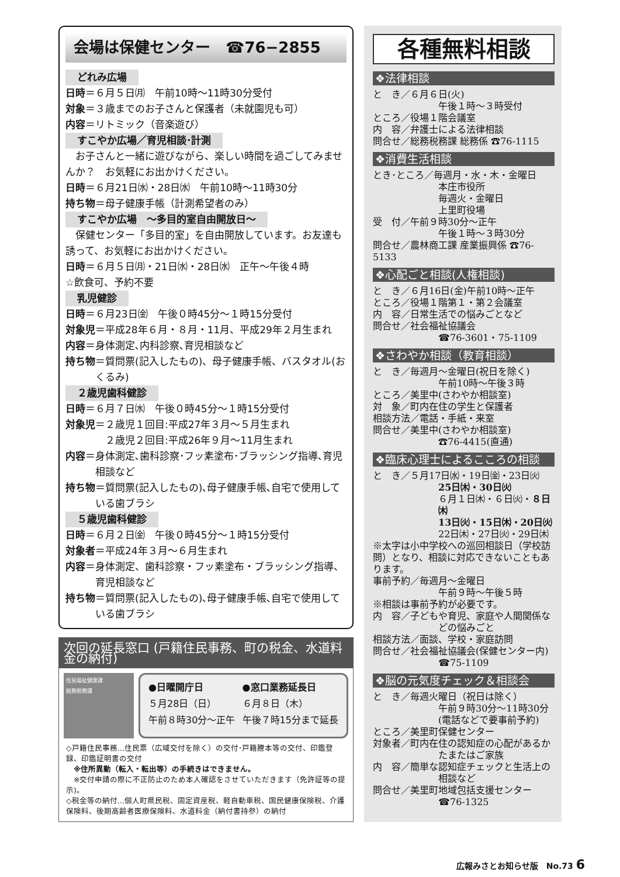会場は保健センター　☎76−2855
どれみ広場
日時＝６月５日㈪　午前10時〜11時30分受付
対象＝３歳までのお子さんと保護者（未就園児も可）
内容＝リトミック（音楽遊び）
すこやか広場／育児相談･計測
　お子さんと一緒に遊びながら、楽しい時間を過ごしてみませんか？　お気軽にお出かけください。
日時＝６月21日㈬・28日㈬　午前10時〜11時30分
持ち物＝母子健康手帳（計測希望者のみ）
すこやか広場　〜多目的室自由開放日〜
　保健センター「多目的室」を自由開放しています。お友達も誘って、お気軽にお出かけください。
日時＝６月５日㈪・21日㈬・28日㈬　正午〜午後４時
☆飲食可、予約不要
乳児健診
日時＝６月23日㈮　午後０時45分〜１時15分受付
対象児＝平成28年６月・８月・11月、平成29年２月生まれ
内容＝身体測定､内科診察､育児相談など
持ち物＝質問票(記入したもの)、母子健康手帳、バスタオル(おくるみ)
２歳児歯科健診
日時＝６月７日㈬　午後０時45分〜１時15分受付
対象児＝２歳児１回目:平成27年３月〜５月生まれ
　　　　２歳児２回目:平成26年９月〜11月生まれ
内容＝身体測定､歯科診察･フッ素塗布･ブラッシング指導､育児相談など
持ち物＝質問票(記入したもの)､母子健康手帳､自宅で使用している歯ブラシ
５歳児歯科健診
日時＝６月２日㈮　午後０時45分〜１時15分受付
対象者＝平成24年３月〜６月生まれ
内容＝身体測定、歯科診察・フッ素塗布・ブラッシング指導、育児相談など
持ち物＝質問票(記入したもの)､母子健康手帳､自宅で使用している歯ブラシ
次回の延長窓口 (戸籍住民事務、町の税金、水道料金の納付)
住民福祉健康課
総務税務課
●日曜開庁日
５月28日（日）
午前８時30分〜正午
●窓口業務延長日
６月８日（木）
午後７時15分まで延長
◇戸籍住民事務…住民票（広域交付を除く）の交付･戸籍謄本等の交付、印鑑登録、印鑑証明書の交付
　※住所異動（転入・転出等）の手続きはできません。
　※交付申請の際に不正防止のため本人確認をさせていただきます（免許証等の提示)。
◇税金等の納付…個人町県民税、固定資産税、軽自動車税、国民健康保険税、介護保険料、後期高齢者医療保険料、水道料金（納付書持参）の納付
各種無料相談
❖法律相談
と　き／６月６日(火)
午後１時〜３時受付
ところ／役場１階会議室
内　容／弁護士による法律相談
問合せ／総務税務課 総務係 ☎76-1115
❖消費生活相談
とき･ところ／毎週月・水・木・金曜日
本庄市役所
毎週火・金曜日
上里町役場
受　付／午前９時30分〜正午
午後１時〜３時30分
問合せ／農林商工課 産業振興係 ☎76-5133
❖心配ごと相談(人権相談)
と　き／６月16日(金)午前10時〜正午
ところ／役場１階第１・第２会議室
内　容／日常生活での悩みごとなど
問合せ／社会福祉協議会
☎76-3601・75-1109
❖さわやか相談（教育相談）
と　き／毎週月〜金曜日(祝日を除く)
午前10時〜午後３時
ところ／美里中(さわやか相談室)
対　象／町内在住の学生と保護者
相談方法／電話・手紙・来室
問合せ／美里中(さわやか相談室)
☎76-4415(直通)
❖臨床心理士によるこころの相談
と　き／５月17日㈬・19日㈮・23日㈫
25日㈭・30日㈫
６月１日㈭・６日㈫・８日㈭
13日㈫・15日㈭・20日㈫
22日㈭・27日㈫・29日㈭
※太字は小中学校への巡回相談日（学校訪問）となり、相談に対応できないこともあります。
事前予約／毎週月〜金曜日
午前９時〜午後５時
※相談は事前予約が必要です。
内　容／子どもや育児、家庭や人間関係などの悩みごと
相談方法／面談、学校・家庭訪問
問合せ／社会福祉協議会(保健センター内)
☎75-1109
❖脳の元気度チェック＆相談会
と　き／毎週火曜日（祝日は除く）
午前９時30分〜11時30分
(電話などで要事前予約)
ところ／美里町保健センター
対象者／町内在住の認知症の心配があるかたまたはご家族
内　容／簡単な認知症チェックと生活上の相談など
問合せ／美里町地域包括支援センター
☎76-1325
広報みさとお知らせ版　No.73 6